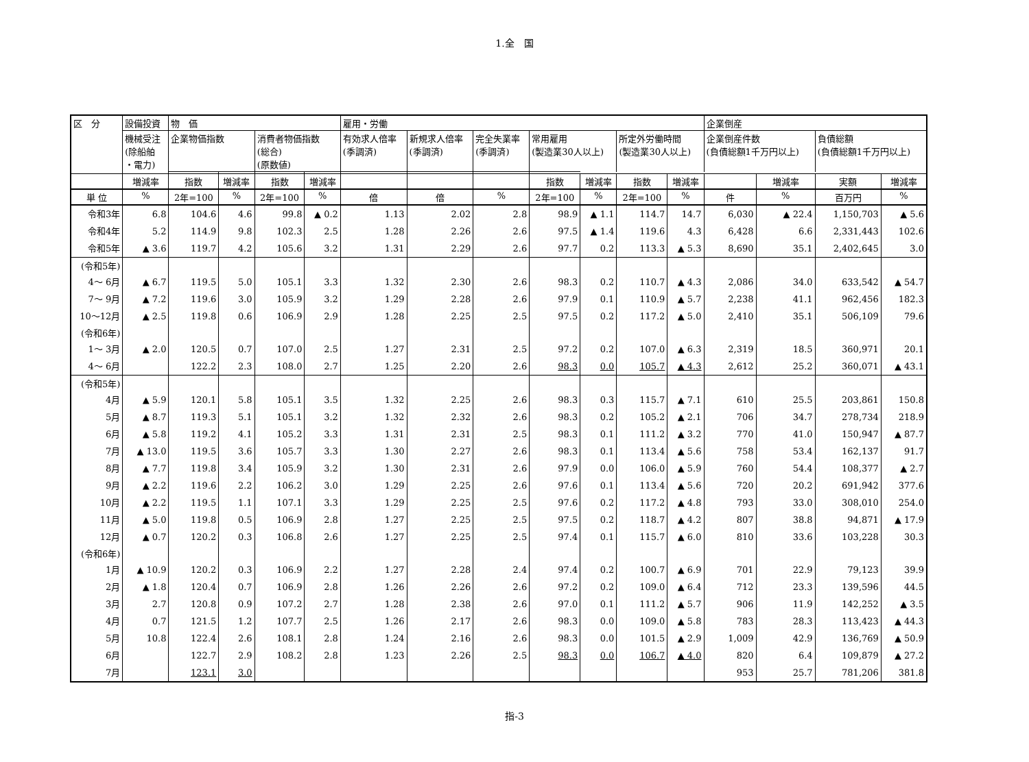1.全　国
| 区 分 | 設備投資 | 物 価 | | | | 雇用・労働 | | | | | | | 企業倒産 | | | |
| --- | --- | --- | --- | --- | --- | --- | --- | --- | --- | --- | --- | --- | --- | --- | --- | --- |
| | 機械受注 (除船舶 ・電力) | 企業物価指数 | | 消費者物価指数 (総合) (原数値) | | 有効求人倍率 (季調済) | 新規求人倍率 (季調済) | 完全失業率 (季調済) | 常用雇用 (製造業30人以上) | | 所定外労働時間 (製造業30人以上) | | 企業倒産件数 (負債総額1千万円以上) | | 負債総額 (負債総額1千万円以上) | |
| | 増減率 | 指数 | 増減率 | 指数 | 増減率 | | | | 指数 | 増減率 | 指数 | 増減率 | | 増減率 | 実額 | 増減率 |
| 単 位 | % | 2年=100 | % | 2年=100 | % | 倍 | 倍 | % | 2年=100 | % | 2年=100 | % | 件 | % | 百万円 | % |
| 令和3年 | 6.8 | 104.6 | 4.6 | 99.8 | ▲ 0.2 | 1.13 | 2.02 | 2.8 | 98.9 | ▲ 1.1 | 114.7 | 14.7 | 6,030 | ▲ 22.4 | 1,150,703 | ▲ 5.6 |
| 令和4年 | 5.2 | 114.9 | 9.8 | 102.3 | 2.5 | 1.28 | 2.26 | 2.6 | 97.5 | ▲ 1.4 | 119.6 | 4.3 | 6,428 | 6.6 | 2,331,443 | 102.6 |
| 令和5年 | ▲ 3.6 | 119.7 | 4.2 | 105.6 | 3.2 | 1.31 | 2.29 | 2.6 | 97.7 | 0.2 | 113.3 | ▲ 5.3 | 8,690 | 35.1 | 2,402,645 | 3.0 |
| (令和5年) 4～ 6月 | ▲ 6.7 | 119.5 | 5.0 | 105.1 | 3.3 | 1.32 | 2.30 | 2.6 | 98.3 | 0.2 | 110.7 | ▲ 4.3 | 2,086 | 34.0 | 633,542 | ▲ 54.7 |
| 7～ 9月 | ▲ 7.2 | 119.6 | 3.0 | 105.9 | 3.2 | 1.29 | 2.28 | 2.6 | 97.9 | 0.1 | 110.9 | ▲ 5.7 | 2,238 | 41.1 | 962,456 | 182.3 |
| 10～12月 | ▲ 2.5 | 119.8 | 0.6 | 106.9 | 2.9 | 1.28 | 2.25 | 2.5 | 97.5 | 0.2 | 117.2 | ▲ 5.0 | 2,410 | 35.1 | 506,109 | 79.6 |
| (令和6年) 1～ 3月 | ▲ 2.0 | 120.5 | 0.7 | 107.0 | 2.5 | 1.27 | 2.31 | 2.5 | 97.2 | 0.2 | 107.0 | ▲ 6.3 | 2,319 | 18.5 | 360,971 | 20.1 |
| 4～ 6月 | | 122.2 | 2.3 | 108.0 | 2.7 | 1.25 | 2.20 | 2.6 | 98.3 | 0.0 | 105.7 | ▲ 4.3 | 2,612 | 25.2 | 360,071 | ▲ 43.1 |
| (令和5年) 4月 | ▲ 5.9 | 120.1 | 5.8 | 105.1 | 3.5 | 1.32 | 2.25 | 2.6 | 98.3 | 0.3 | 115.7 | ▲ 7.1 | 610 | 25.5 | 203,861 | 150.8 |
| 5月 | ▲ 8.7 | 119.3 | 5.1 | 105.1 | 3.2 | 1.32 | 2.32 | 2.6 | 98.3 | 0.2 | 105.2 | ▲ 2.1 | 706 | 34.7 | 278,734 | 218.9 |
| 6月 | ▲ 5.8 | 119.2 | 4.1 | 105.2 | 3.3 | 1.31 | 2.31 | 2.5 | 98.3 | 0.1 | 111.2 | ▲ 3.2 | 770 | 41.0 | 150,947 | ▲ 87.7 |
| 7月 | ▲ 13.0 | 119.5 | 3.6 | 105.7 | 3.3 | 1.30 | 2.27 | 2.6 | 98.3 | 0.1 | 113.4 | ▲ 5.6 | 758 | 53.4 | 162,137 | 91.7 |
| 8月 | ▲ 7.7 | 119.8 | 3.4 | 105.9 | 3.2 | 1.30 | 2.31 | 2.6 | 97.9 | 0.0 | 106.0 | ▲ 5.9 | 760 | 54.4 | 108,377 | ▲ 2.7 |
| 9月 | ▲ 2.2 | 119.6 | 2.2 | 106.2 | 3.0 | 1.29 | 2.25 | 2.6 | 97.6 | 0.1 | 113.4 | ▲ 5.6 | 720 | 20.2 | 691,942 | 377.6 |
| 10月 | ▲ 2.2 | 119.5 | 1.1 | 107.1 | 3.3 | 1.29 | 2.25 | 2.5 | 97.6 | 0.2 | 117.2 | ▲ 4.8 | 793 | 33.0 | 308,010 | 254.0 |
| 11月 | ▲ 5.0 | 119.8 | 0.5 | 106.9 | 2.8 | 1.27 | 2.25 | 2.5 | 97.5 | 0.2 | 118.7 | ▲ 4.2 | 807 | 38.8 | 94,871 | ▲ 17.9 |
| 12月 | ▲ 0.7 | 120.2 | 0.3 | 106.8 | 2.6 | 1.27 | 2.25 | 2.5 | 97.4 | 0.1 | 115.7 | ▲ 6.0 | 810 | 33.6 | 103,228 | 30.3 |
| (令和6年) 1月 | ▲ 10.9 | 120.2 | 0.3 | 106.9 | 2.2 | 1.27 | 2.28 | 2.4 | 97.4 | 0.2 | 100.7 | ▲ 6.9 | 701 | 22.9 | 79,123 | 39.9 |
| 2月 | ▲ 1.8 | 120.4 | 0.7 | 106.9 | 2.8 | 1.26 | 2.26 | 2.6 | 97.2 | 0.2 | 109.0 | ▲ 6.4 | 712 | 23.3 | 139,596 | 44.5 |
| 3月 | 2.7 | 120.8 | 0.9 | 107.2 | 2.7 | 1.28 | 2.38 | 2.6 | 97.0 | 0.1 | 111.2 | ▲ 5.7 | 906 | 11.9 | 142,252 | ▲ 3.5 |
| 4月 | 0.7 | 121.5 | 1.2 | 107.7 | 2.5 | 1.26 | 2.17 | 2.6 | 98.3 | 0.0 | 109.0 | ▲ 5.8 | 783 | 28.3 | 113,423 | ▲ 44.3 |
| 5月 | 10.8 | 122.4 | 2.6 | 108.1 | 2.8 | 1.24 | 2.16 | 2.6 | 98.3 | 0.0 | 101.5 | ▲ 2.9 | 1,009 | 42.9 | 136,769 | ▲ 50.9 |
| 6月 | | 122.7 | 2.9 | 108.2 | 2.8 | 1.23 | 2.26 | 2.5 | 98.3 | 0.0 | 106.7 | ▲ 4.0 | 820 | 6.4 | 109,879 | ▲ 27.2 |
| 7月 | | 123.1 | 3.0 | | | | | | | | | | 953 | 25.7 | 781,206 | 381.8 |
指-3